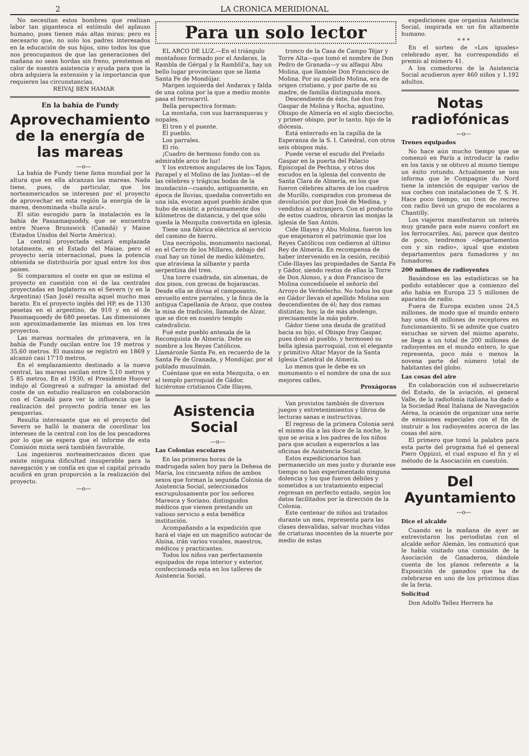2 LA CRONICA MERIDIONAL
No necesitan estos hombres que realizan labor tan gigantesca el estímulo del aplauso humano, pues tienen más altas miras; pero es necesario que, no solo los padres interesados en la educación de sus hijos, sino todos los que nos preocupamos de que las generaciones del mañana no sean hordas sin freno, prestemos el calor de nuestra asistencia y ayuda para que la obra adquiera la extensión y la importancia que requieren las circunstancias.
REIVAJ BEN HAMAR
En la bahía de Fundy
Aprovechamiento de la energía de las mareas
—o—
La bahía de Fundy tiene fama mundial por la altura que en ella alcanzan las mareas. Nada tiene, pues, de particular, que los norteamericados se interesen por el proyecto de aprovechar en esta región la energía de la marea, denominada «hulla azul».
El sitio escogido para la instalación es la bahía de Passamaquoddy, que se encuentra entre Nueva Brunswick (Canadá) y Maine (Estados Unidos del Norte América).
La central proyectada estará emplazada totalmente, en el Estado del Maiae, pero el proyecto sería internacional, pues la potencia obtenida se distribuiría por igual entre los dos paises.
Si comparamos el coste en que se estima el proyecto en cuestión con el de las centrales proyectadas en Inglaterra en el Severn (y en la Argentina) (San José) resulta aquel mucho mas barato. En el proyecto inglés del HP, es de 1130 pesetas en el argentino, de 910 y en el de Passmaquoedy de 680 pesetas. Las dimensiones son aproximadamente las mismas en los tres proyectos.
Las mareas normales de primavera, en la bahía de Fundy oscilan entre los 19 metros y 35,60 metros. El maximo se registró en 1869 y alcanzó casi 17'10 metros.
En el emplazamiento destinado a la nueva central, las mareas oscilan entre 5,10 metros y 5 85 metros. En el 1930, el Presidente Hoover indujo al Gongresó a sufragar la amistad del coste de un estudio realizaron en colaboración con el Canadá para ver la influencia que la realización del proyecto podría tener en las pesquerías.
Resulta interesante que en el proyecto del Severn se halló la manera de coordinar los intereses de la central con los de los pescadores por lo que se espera que el informe de esta Comisión mixta será también favorable.
Los ingenieros norteamericanos dicen que existe ninguna dificultad insuperable para la navegación y se confía en que el capital privado acudirá en gran proporción a la realización del proyecto.
—o—
Para un solo lector
EL ARCO DE LUZ.—En el triángulo montañoso formado por el Andarax, la Rambla de Gérgal y la Ramblil'a, hay un bello lugar provinciano que se llama Santa Fe de Mondújar.
Margen izquierda del Andarax y falda de una colina por la que a medio monte pasa el ferrocarril.
Bella perspectiva forman:
La montaña, con sus barranqueras y nopales.
El tren y el puente.
El pueblo.
Los parrales.
El río.
¡Cuadro de hermoso fondo con su admirable arco de luz!
Y los extremos angulares de los Tajos, Parapel y el Molino de las Juntas—el de las célebres y trágicas bodas de la inundación—cuando, antiguamente, en época de lluvias, quedaba convertido en una isla, evocan aquel pueblo árabe que hubo de existir, a próximamente dos kilómetros de distancia, y del que sólo queda la Mezquita convertida en iglesia.
Tiene una fábrica eléctrica al servicio del camino de hierro.
Una necrópolis, monumento nacional, en el Cerro de los Millares, debajo del cual hay un túnel de medio kilómetro, que atraviesa la silbante y parda serpentina del tren.
Una torre cuadrada, sin almenas, de dos pisos, con grecas de hojarascas. Desde ella se divisa el camposanto, envuelto entre parrales, y la finca de la antigua Capellanía de Araoz, que costea la misa de tradición, llamada de Alzar, que se dice en nuestro templo catedralicio.
Fué este pueblo antesala de la Reconquista de Almería. Debe su nombre a los Reyes Católicos. Llamáronle Santa Fe, en recuerdo de la Santa Fe de Granada, y Mondújar, por el poblado musulmán.
Cuéntase que en esta Mezquita, o en el templo parroquial de Gádor, hiciéronse cristianos Cide Illayes,
tronco de la Casa de Campo Téjar y Torre Alta—que tomó el nombre de Don Pedro de Granada—y su alfaqui Abu Molina, que llamóse Don Francisco de Molina. Por su apellido Molina, era de origen cristiano, y por parte de su madre, de familia distinguida mora.
Descendiente de éste, fué don fray Gaspar de Molina y Rocha, agustino, Obispo de Almería en el siglo dieciocho, y primer obispo, por lo tanto, hijo de la diócesis.
Está enterrado en la capilla de la Esperanza de la S. I. Catedral, con otros seis obispos más.
Puede verse el escudo del Prelado Gaspar en la puerta del Palacio Episcopal de Pechina, y otros dos escudos en la iglesia del convento de Santa Clara de Almería, en los que fueron célebres altares de los cuadros de Murillo, comprados con promesa de devolución por don José de Medina, y vendidos al extranjero. Con el producto de estos cuadros, obraron las monjas la iglesia de San Antón.
Cide Illayes y Abu Molina, fueron los que enajenaron el patrimonio que los Reyes Católicos con cedieron al último Rey de Almería. En recompensa de haber intervenido en la cesión, recibió Cide-Illayes las propiedades de Santa Fe y Gádor, siendo restos de ellas la Torre de Don Alonso, y a don Francisco de Molina concediósele el señorío del Arroyo de Verdelecho. No todos los que en Gádor llevan el apellido Molina son descendientes de él; hay dos ramas distintas; hoy, la de más abolengo, precisamente la más pobre.
Gádor tiene una deuda de gratitud hacia su hijo, el Obispo fray Gaspar, pues donó al pueblo, y hermoseó su bella iglesia parroquial, con el elegante y primitivo Altar Mayor de la Santa Iglesia Catedral de Almería.
Lo menos que le debe es un monumento o el nombre de una de sus mejores calles.
Proxágoras
Asistencia Social
—o—
Las Colonias escolares
En las primeras horas de la madrugada salen hoy para la Dehesa de María, los cincuenta niños de ambos sexos que forman la segunda Colonia de Asistencia Social, seleccionados escrupulosamente por los señores Maresca y Soriano, distinguidos médicos que vienen prestando un valioso servicio a esta benéfica institución.
Acompañando a la expedición que hará el viaje en un magnífico autocar de Alsina, irán varios vocales, maestros, médicos y practicantes.
Todos los niños van perfectamente equipados de ropa interior y exterior, confeccionada esta en los talleres de Asistencia Social.
Van provistos también de diversos juegos y entretenimientos y libros de lecturas sanas e instructivas.
El regreso de la primera Colonia será el mismo día a las doce de la noche, lo que se avisa a los padres de los niños para que acudan a esperarlos a las oficinas de Asistencia Social.
Estos expedicionarios han permanecido un mes justo y durante ese tiempo no han experimentado ninguna dolencia y los que fueron débiles y sometidos a un tratamiento especial regresan en perfecto estado, según los datos facilitados por la dirección de la Colonia.
Este centenar de niños asi tratados durante un mes, representa para las clases desvalidas, salvar muchas vidas de criaturas inocentes de la muerte por medio de estas
expediciones que organiza Asistencia Social, inspirada en un fin altamente humano.
* * *
En el sorteo de «Los iguales» celebrado ayer, ha correspondido el premio al número 41.
A los comedores de la Asistencia Social acudieron ayer 460 niños y 1.192 adultos.
Notas radiofónicas
—o—
Trenes equipados
No hace aún mucho tiempo que se comenzó en París a introducir la radio en los taxis y se obtuvo al mismo tiempo un éxito rotundo. Actualmente se nos informa que le Compagnie du Nord tiene la intención de equipar varios de sus coches con instalaciones de T. S. H. Hace poco tiempo, un tren de recreo con radio llevó un grupo de escolares a Chantilly.
Los viajeros manifestaron un interés muy grande para este nuevo confort en los ferrocarriles. Así, parece que dentro de poco, tendremos «departamentos con y sin radio», igual que existen departamentos para fumadores y no fumadores.
200 millones de radioyentes
Basándose en las estadísticas se ha podido establecer que a comienzo del año habia en Europa 23 5 millones de aparatos de radio.
Fuera de Europa existen unos 24,5 millones, de modo que el mundo entero hay unos 48 millones de receptores en funcionamiento. Si se admite que cuatro escuchas se sirven del mismo aparato, se llega a un total de 200 millones de radioyentes en el mundo entero, lo que representa, poco más o menos la novena parte del número total de habitantes del globo.
Las cosas del aire
En colaboración con el subsecretario del Estado, de la aviación, el general Valle, de la radiofonía italiana ha dado a la Sociedad Real Italiana de Navegación Aérea, la ocasión de organizar una serie de emisiones especiales con el fin de instruir a los radioyentes acerca de las cosas del aire.
El primero que tomó la palabra para esta parte del programa fué el general Piero Oppizzi, el cual expuso el fin y el método de la Asociación en cuestión.
Del Ayuntamiento
—o—
Dice el alcalde
Cuando en la mañana de ayer se entrevistaron los periodistas con el alcalde señor Alemán, les comunicó que le había visitado una comisión de la Asociación de Ganaderos, dándole cuenta de los planos referente a la Exposición de ganados que ha de celebrarse en uno de los próximos días de la feria.
Solicitud
Don Adolfo Tellez Herrera ha